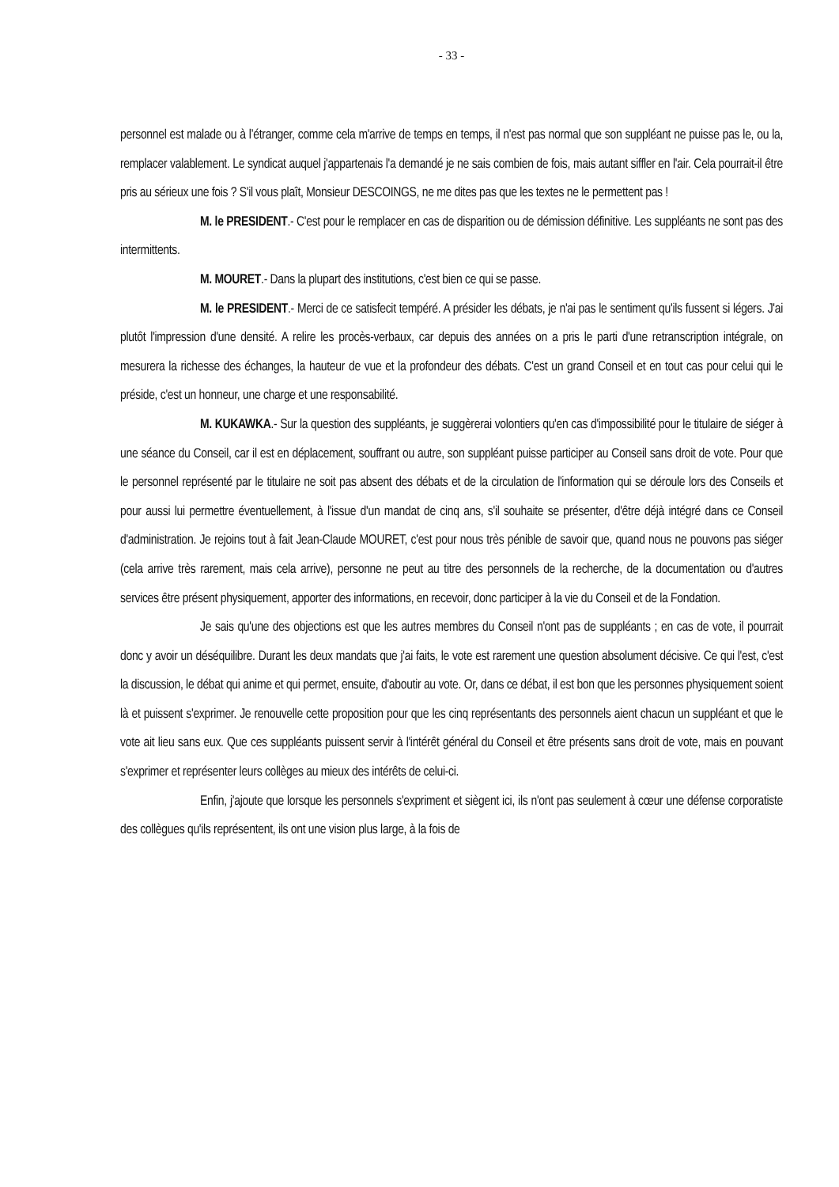- 33 -
personnel est malade ou à l’étranger, comme cela m'arrive de temps en temps, il n'est pas normal que son suppléant ne puisse pas le, ou la, remplacer valablement. Le syndicat auquel j'appartenais l'a demandé je ne sais combien de fois, mais autant siffler en l'air. Cela pourrait-il être pris au sérieux une fois ? S'il vous plaît, Monsieur DESCOINGS, ne me dites pas que les textes ne le permettent pas !
M. le PRESIDENT.- C'est pour le remplacer en cas de disparition ou de démission définitive. Les suppléants ne sont pas des intermittents.
M. MOURET.- Dans la plupart des institutions, c'est bien ce qui se passe.
M. le PRESIDENT.- Merci de ce satisfecit tempéré. A présider les débats, je n'ai pas le sentiment qu'ils fussent si légers. J'ai plutôt l'impression d'une densité. A relire les procès-verbaux, car depuis des années on a pris le parti d'une retranscription intégrale, on mesurera la richesse des échanges, la hauteur de vue et la profondeur des débats. C'est un grand Conseil et en tout cas pour celui qui le préside, c'est un honneur, une charge et une responsabilité.
M. KUKAWKA.- Sur la question des suppléants, je suggèrerai volontiers qu'en cas d'impossibilité pour le titulaire de siéger à une séance du Conseil, car il est en déplacement, souffrant ou autre, son suppléant puisse participer au Conseil sans droit de vote. Pour que le personnel représenté par le titulaire ne soit pas absent des débats et de la circulation de l'information qui se déroule lors des Conseils et pour aussi lui permettre éventuellement, à l'issue d'un mandat de cinq ans, s'il souhaite se présenter, d'être déjà intégré dans ce Conseil d'administration. Je rejoins tout à fait Jean-Claude MOURET, c'est pour nous très pénible de savoir que, quand nous ne pouvons pas siéger (cela arrive très rarement, mais cela arrive), personne ne peut au titre des personnels de la recherche, de la documentation ou d'autres services être présent physiquement, apporter des informations, en recevoir, donc participer à la vie du Conseil et de la Fondation.
Je sais qu'une des objections est que les autres membres du Conseil n'ont pas de suppléants ; en cas de vote, il pourrait donc y avoir un déséquilibre. Durant les deux mandats que j'ai faits, le vote est rarement une question absolument décisive. Ce qui l'est, c'est la discussion, le débat qui anime et qui permet, ensuite, d'aboutir au vote. Or, dans ce débat, il est bon que les personnes physiquement soient là et puissent s'exprimer. Je renouvelle cette proposition pour que les cinq représentants des personnels aient chacun un suppléant et que le vote ait lieu sans eux. Que ces suppléants puissent servir à l'intérêt général du Conseil et être présents sans droit de vote, mais en pouvant s'exprimer et représenter leurs collèges au mieux des intérêts de celui-ci.
Enfin, j'ajoute que lorsque les personnels s'expriment et siègent ici, ils n'ont pas seulement à cœur une défense corporatiste des collègues qu'ils représentent, ils ont une vision plus large, à la fois de